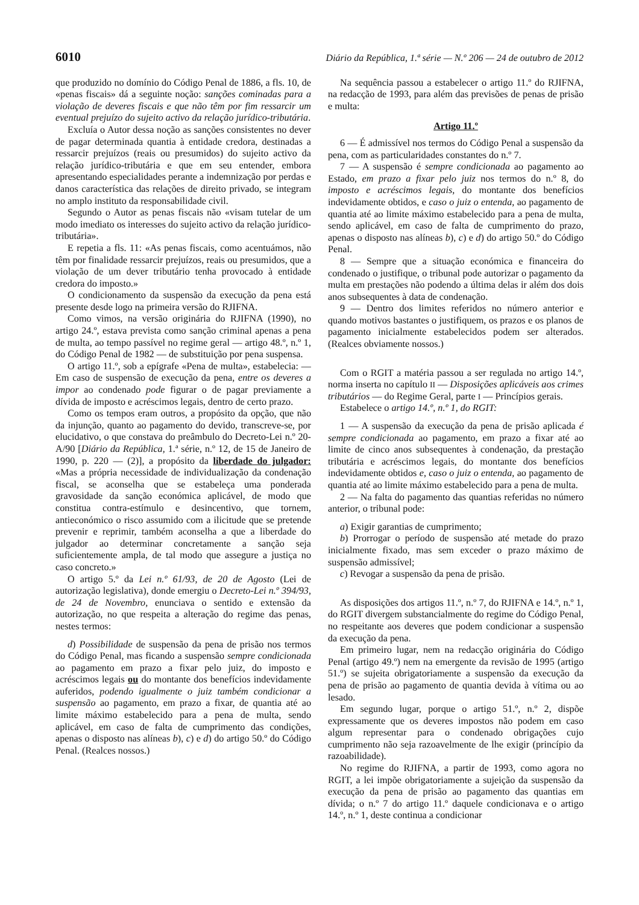6010 Diário da República, 1.ª série — N.º 206 — 24 de outubro de 2012
que produzido no domínio do Código Penal de 1886, a fls. 10, de «penas fiscais» dá a seguinte noção: sanções cominadas para a violação de deveres fiscais e que não têm por fim ressarcir um eventual prejuízo do sujeito activo da relação jurídico-tributária.
Excluía o Autor dessa noção as sanções consistentes no dever de pagar determinada quantia à entidade credora, destinadas a ressarcir prejuízos (reais ou presumidos) do sujeito activo da relação jurídico-tributária e que em seu entender, embora apresentando especialidades perante a indemnização por perdas e danos característica das relações de direito privado, se integram no amplo instituto da responsabilidade civil.
Segundo o Autor as penas fiscais não «visam tutelar de um modo imediato os interesses do sujeito activo da relação jurídico-tributária».
E repetia a fls. 11: «As penas fiscais, como acentuámos, não têm por finalidade ressarcir prejuízos, reais ou presumidos, que a violação de um dever tributário tenha provocado à entidade credora do imposto.»
O condicionamento da suspensão da execução da pena está presente desde logo na primeira versão do RJIFNA.
Como vimos, na versão originária do RJIFNA (1990), no artigo 24.º, estava prevista como sanção criminal apenas a pena de multa, ao tempo passível no regime geral — artigo 48.º, n.º 1, do Código Penal de 1982 — de substituição por pena suspensa.
O artigo 11.º, sob a epígrafe «Pena de multa», estabelecia: — Em caso de suspensão de execução da pena, entre os deveres a impor ao condenado pode figurar o de pagar previamente a dívida de imposto e acréscimos legais, dentro de certo prazo.
Como os tempos eram outros, a propósito da opção, que não da injunção, quanto ao pagamento do devido, transcreve-se, por elucidativo, o que constava do preâmbulo do Decreto-Lei n.º 20-A/90 [Diário da República, 1.ª série, n.º 12, de 15 de Janeiro de 1990, p. 220 — (2)], a propósito da liberdade do julgador: «Mas a própria necessidade de individualização da condenação fiscal, se aconselha que se estabeleça uma ponderada gravosidade da sanção económica aplicável, de modo que constitua contra-estímulo e desincentivo, que tornem, antieconómico o risco assumido com a ilicitude que se pretende prevenir e reprimir, também aconselha a que a liberdade do julgador ao determinar concretamente a sanção seja suficientemente ampla, de tal modo que assegure a justiça no caso concreto.»
O artigo 5.º da Lei n.º 61/93, de 20 de Agosto (Lei de autorização legislativa), donde emergiu o Decreto-Lei n.º 394/93, de 24 de Novembro, enunciava o sentido e extensão da autorização, no que respeita a alteração do regime das penas, nestes termos:
d) Possibilidade de suspensão da pena de prisão nos termos do Código Penal, mas ficando a suspensão sempre condicionada ao pagamento em prazo a fixar pelo juiz, do imposto e acréscimos legais ou do montante dos benefícios indevidamente auferidos, podendo igualmente o juiz também condicionar a suspensão ao pagamento, em prazo a fixar, de quantia até ao limite máximo estabelecido para a pena de multa, sendo aplicável, em caso de falta de cumprimento das condições, apenas o disposto nas alíneas b), c) e d) do artigo 50.º do Código Penal. (Realces nossos.)
Na sequência passou a estabelecer o artigo 11.º do RJIFNA, na redacção de 1993, para além das previsões de penas de prisão e multa:
Artigo 11.º
6 — É admissível nos termos do Código Penal a suspensão da pena, com as particularidades constantes do n.º 7.
7 — A suspensão é sempre condicionada ao pagamento ao Estado, em prazo a fixar pelo juiz nos termos do n.º 8, do imposto e acréscimos legais, do montante dos benefícios indevidamente obtidos, e caso o juiz o entenda, ao pagamento de quantia até ao limite máximo estabelecido para a pena de multa, sendo aplicável, em caso de falta de cumprimento do prazo, apenas o disposto nas alíneas b), c) e d) do artigo 50.º do Código Penal.
8 — Sempre que a situação económica e financeira do condenado o justifique, o tribunal pode autorizar o pagamento da multa em prestações não podendo a última delas ir além dos dois anos subsequentes à data de condenação.
9 — Dentro dos limites referidos no número anterior e quando motivos bastantes o justifiquem, os prazos e os planos de pagamento inicialmente estabelecidos podem ser alterados. (Realces obviamente nossos.)
Com o RGIT a matéria passou a ser regulada no artigo 14.º, norma inserta no capítulo II — Disposições aplicáveis aos crimes tributários — do Regime Geral, parte I — Princípios gerais.
Estabelece o artigo 14.º, n.º 1, do RGIT:
1 — A suspensão da execução da pena de prisão aplicada é sempre condicionada ao pagamento, em prazo a fixar até ao limite de cinco anos subsequentes à condenação, da prestação tributária e acréscimos legais, do montante dos benefícios indevidamente obtidos e, caso o juiz o entenda, ao pagamento de quantia até ao limite máximo estabelecido para a pena de multa.
2 — Na falta do pagamento das quantias referidas no número anterior, o tribunal pode:
a) Exigir garantias de cumprimento;
b) Prorrogar o período de suspensão até metade do prazo inicialmente fixado, mas sem exceder o prazo máximo de suspensão admissível;
c) Revogar a suspensão da pena de prisão.
As disposições dos artigos 11.º, n.º 7, do RJIFNA e 14.º, n.º 1, do RGIT divergem substancialmente do regime do Código Penal, no respeitante aos deveres que podem condicionar a suspensão da execução da pena.
Em primeiro lugar, nem na redacção originária do Código Penal (artigo 49.º) nem na emergente da revisão de 1995 (artigo 51.º) se sujeita obrigatoriamente a suspensão da execução da pena de prisão ao pagamento de quantia devida à vítima ou ao lesado.
Em segundo lugar, porque o artigo 51.º, n.º 2, dispõe expressamente que os deveres impostos não podem em caso algum representar para o condenado obrigações cujo cumprimento não seja razoavelmente de lhe exigir (princípio da razoabilidade).
No regime do RJIFNA, a partir de 1993, como agora no RGIT, a lei impõe obrigatoriamente a sujeição da suspensão da execução da pena de prisão ao pagamento das quantias em dívida; o n.º 7 do artigo 11.º daquele condicionava e o artigo 14.º, n.º 1, deste continua a condicionar